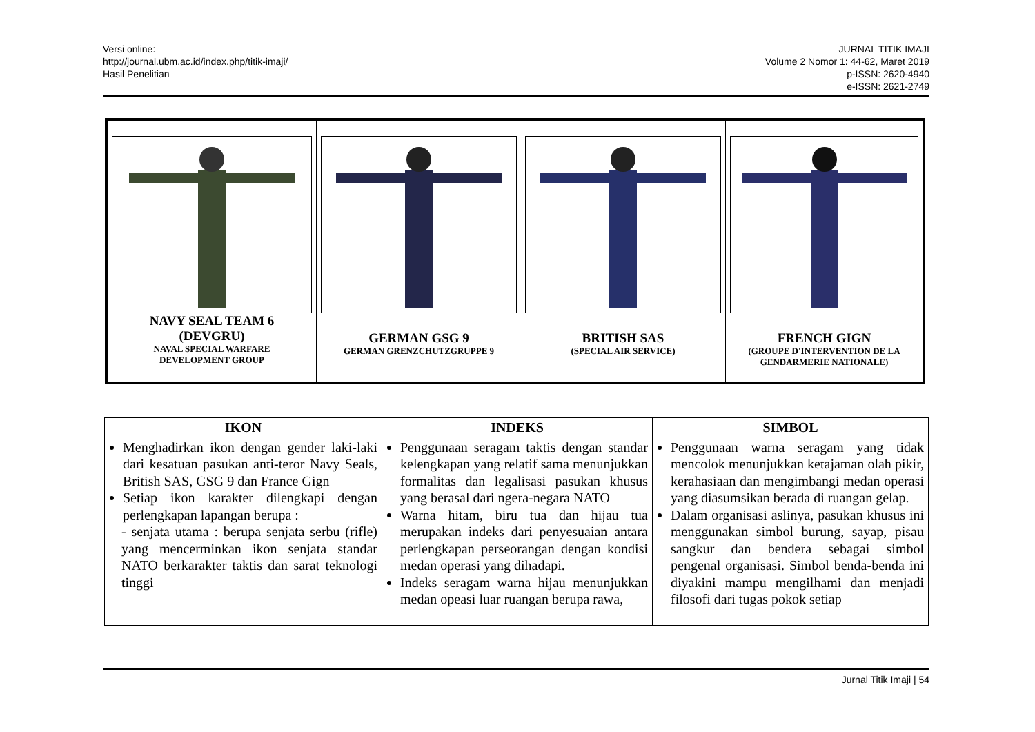Versi online:
http://journal.ubm.ac.id/index.php/titik-imaji/
Hasil Penelitian
JURNAL TITIK IMAJI
Volume 2 Nomor 1: 44-62, Maret 2019
p-ISSN: 2620-4940
e-ISSN: 2621-2749
| NAVY SEAL TEAM 6 (DEVGRU) NAVAL SPECIAL WARFARE DEVELOPMENT GROUP | GERMAN GSG 9 GERMAN GRENZCHUTZGRUPPE 9 BRITISH SAS (SPECIAL AIR SERVICE) | FRENCH GIGN (GROUPE D'INTERVENTION DE LA GENDARMERIE NATIONALE) |
| IKON | INDEKS | SIMBOL |
| --- | --- | --- |
| Menghadirkan ikon dengan gender laki-laki dari kesatuan pasukan anti-teror Navy Seals, British SAS, GSG 9 dan France Gign Setiap ikon karakter dilengkapi dengan perlengkapan lapangan berupa : - senjata utama : berupa senjata serbu (rifle) yang mencerminkan ikon senjata standar NATO berkarakter taktis dan sarat teknologi tinggi | Penggunaan seragam taktis dengan standar kelengkapan yang relatif sama menunjukkan formalitas dan legalisasi pasukan khusus yang berasal dari ngera-negara NATO Warna hitam, biru tua dan hijau tua merupakan indeks dari penyesuaian antara perlengkapan perseorangan dengan kondisi medan operasi yang dihadapi. Indeks seragam warna hijau menunjukkan medan opeasi luar ruangan berupa rawa, | Penggunaan warna seragam yang tidak mencolok menunjukkan ketajaman olah pikir, kerahasiaan dan mengimbangi medan operasi yang diasumsikan berada di ruangan gelap. Dalam organisasi aslinya, pasukan khusus ini menggunakan simbol burung, sayap, pisau sangkur dan bendera sebagai simbol pengenal organisasi. Simbol benda-benda ini diyakini mampu mengilhami dan menjadi filosofi dari tugas pokok setiap |
Jurnal Titik Imaji | 54